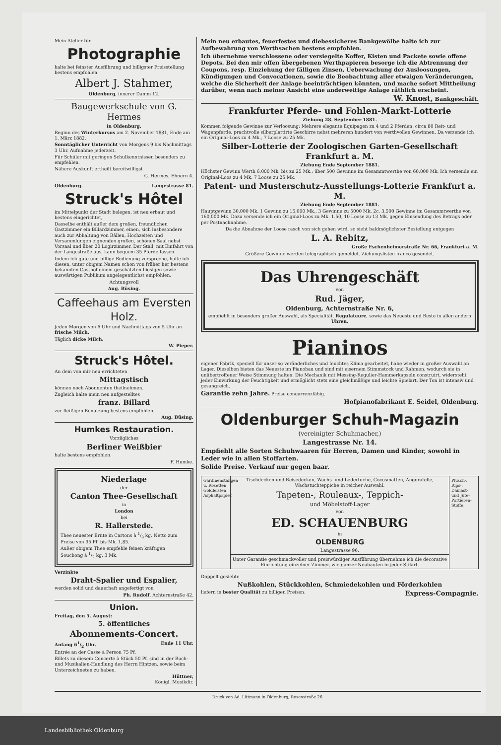Mein Atelier für
Photographie
halte bei feinster Ausführung und billigster Preisstellung bestens empfohlen.
Albert J. Stahmer,
Oldenburg, innerer Damm 12.
Baugewerkschule von G. Hermes
in Oldenburg.
Beginn des Winterkursus am 2. November 1881, Ende am 1. März 1882.
Sonntäglicher Unterricht von Morgens 9 bis Nachmittags 3 Uhr. Aufnahme jederzeit.
Für Schüler mit geringen Schulkenntnissen besonders zu empfehlen.
Nähere Auskunft ertheilt bereitwilligst
G. Hermes, Ehnern 4.
Oldenburg. Langestrasse 81.
Struck's Hôtel
im Mittelpunkt der Stadt belegen, ist neu erbaut und bestens eingerichtet,
Dasselbe enthält außer dem großen, freundlichen Gastzimmer ein Billardzimmer, einen, sich insbesondere auch zur Abhaltung von Bällen, Hochzeiten und Versammlungen eignenden großen, schönen Saal nebst Vorsaal und über 20 Logirzimmer. Der Stall, mit Einfahrt von der Langestraße aus, kann bequem 35 Pferde fassen.
Indem ich gute und billige Bedienung verspreche, halte ich diesen, unter obigem Namen schon von früher her bestens bekannten Gasthof einem geschätzten hiesigen sowie auswärtigen Publikum angelegentlichst empfohlen.
Achtungsvoll
Aug. Büsing.
Caffeehaus am Eversten Holz.
Jeden Morgen von 6 Uhr und Nachmittags von 5 Uhr an frische Milch.
Täglich dicke Milch.
W. Pieper.
Struck's Hôtel.
An dem von mir neu errichteten
Mittagstisch
können noch Abonnenten theilnehmen.
Zugleich halte mein neu aufgestelltes
franz. Billard
zur fleißigen Benutzung bestens empfohlen.
Aug. Büsing.
Humkes Restauration.
Vorzügliches
Berliner Weißbier
halte bestens empfohlen.
F. Humke.
Niederlage
der
Canton Thee-Gesellschaft
in
London
bei
R. Hallerstede.
Thee neuester Ernte in Cartons à 1/8 kg. Netto zum Preise von 95 Pf. bis Mk. 1,85.
Außer obigem Thee empfehle feinen kräftigen Souchong à 1/2 kg. 3 Mk.
Verzinkte
Draht-Spalier und Espalier,
werden solid und dauerhaft angefertigt von
Ph. Rudolf, Achternstraße 42.
Union.
Freitag, den 5. August:
5. öffentliches
Abonnements-Concert.
Anfang 61/2 Uhr. Ende 11 Uhr.
Entrée an der Casse à Person 75 Pf.
Billets zu diesem Concerte à Stück 50 Pf. sind in der Buch- und Musikalien-Handlung des Herrn Hintzen, sowie beim Unterzeichneten zu haben.
Hüttner,
Königl. Musikdir.
Mein neu erbautes, feuerfestes und diebessicheres Bankgewölbe halte ich zur Aufbewahrung von Werthsachen bestens empfohlen.
Ich übernehme verschlossene oder versiegelte Koffer, Kisten und Packete sowie offene Depots. Bei den mir offen übergebenen Werthpapieren besorge ich die Abtrennung der Coupons, resp. Einziehung der fälligen Zinsen, Ueberwachung der Ausloosungen, Kündigungen und Convocationen, sowie die Beobachtung aller etwaigen Veränderungen, welche die Sicherheit der Anlage beeinträchtigen könnten, und mache sofort Mittheilung darüber, wenn nach meiner Ansicht eine anderweitige Anlage räthlich erscheint. W. Knost, Bankgeschäft.
Frankfurter Pferde- und Fohlen-Markt-Lotterie
Ziehung 28. September 1881.
Kommen folgende Gewinne zur Verloosung: Mehrere elegante Equipagen zu 4 und 2 Pferden, circa 80 Reit- und Wagenpferde, prachtvolle silberplattirte Geschirre nebst mehreren hundert von werthvollen Gewinnen. Da versende ich ein Original-Loos zu 4 Mk., 7 Loose zu 25 Mk.
Silber-Lotterie der Zoologischen Garten-Gesellschaft Frankfurt a. M.
Ziehung Ende September 1881.
Höchster Gewinn Werth 6,000 Mk. bis zu 25 Mk.; über 500 Gewinne im Gesammtwerthe von 60,000 Mk. Ich versende ein Original-Loos zu 4 Mk. 7 Loose zu 25 Mk.
Patent- und Musterschutz-Ausstellungs-Lotterie Frankfurt a. M.
Ziehung Ende September 1881.
Hauptgewinn 30,000 Mk. 1 Gewinn zu 15,000 Mk., 3 Gewinne zu 5000 Mk. 2c. 3,500 Gewinne im Gesammtwerthe von 160,000 Mk. Dazu versende ich ein Original-Loos zu Mk. 1.50, 10 Loose zu 13 Mk. gegen Einsendung des Betrags oder per Postnachnahme.
Da die Abnahme der Loose rasch von sich gehen wird, so sieht baldmöglichster Bestellung entgegen
L. A. Rebitz,
Große Eschenheimerstraße Nr. 66, Frankfurt a. M.
Größere Gewinne werden telegraphisch gemeldet. Ziehungslisten franco gesendet.
Das Uhrengeschäft
von
Rud. Jäger,
Oldenburg, Achternstraße Nr. 6,
empfiehlt in besonders großer Auswahl, als Specialität, Regulateure, sowie das Neueste und Beste in allen andern Uhren.
Pianinos
eigener Fabrik, speciell für unser so veränderliches und feuchtes Klima gearbeitet, habe wieder in großer Auswahl an Lager. Dieselben bieten das Neueste im Pianobau und sind mit eisernem Stimmstock und Rahmen, wodurch sie in unübertroffener Weise Stimmung halten. Die Mechanik mit Messing-Regulier-Hammerkapseln construirt, widersteht jeder Einwirkung der Feuchtigkeit und ermöglicht stets eine gleichmäßige und leichte Spielart. Der Ton ist intensiv und gesangreich.
Garantie zehn Jahre. Preise concurrenzfähig.
Hofpianofabrikant E. Seidel, Oldenburg.
Oldenburger Schuh-Magazin
(vereinigter Schuhmacher,)
Langestrasse Nr. 14.
Empfiehlt alle Sorten Schuhwaaren für Herren, Damen und Kinder, sowohl in Leder wie in allen Stoffarten.
Solide Preise. Verkauf nur gegen baar.
Gardinenstangen u. Rosetten Goldleisten, Asphaltpapier.
Tischdecken und Reisedecken, Wachs- und Ledertuche, Cocosmatten, Angorafelle, Wachstuchteppiche in reicher Auswahl.
Tapeten-, Rouleaux-, Teppich-
und Möbelstoff-Lager
von
ED. SCHAUENBURG
in
OLDENBURG
Langestrasse 96.
Unter Garantie geschmackvoller und preiswürdiger Ausführung übernehme ich die decorative Einrichtung einzelner Zimmer, wie ganzer Neubauten in jeder Stilart.
Plüsch-, Rips-, Damast- und Jute-Portièren-Stoffe.
Doppelt gesiebte
Nußkohlen, Stückkohlen, Schmiedekohlen und Förderkohlen
liefern in bester Qualität zu billigen Preisen. Express-Compagnie.
Druck von Ad. Littmann in Oldenburg, Rosenstraße 26.
Landesbibliothek Oldenburg